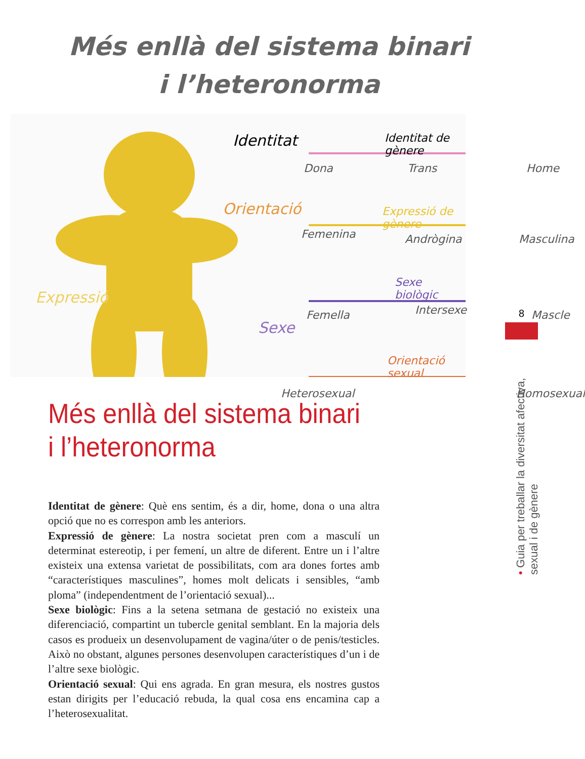Més enllà del sistema binari
i l’heteronorma
Identitat Identitat de gènere
Dona Trans Home
Orientació Expressió de gènere
Femenina Andrògina Masculina
Expressió
Sexe biològic
Sexe
Femella Intersexe Mascle
Orientació sexual
Heterosexual Homosexual
Més enllà del sistema binari
i l’heteronorma
Identitat de gènere: Què ens sentim, és a dir, home, dona o una altra opció que no es correspon amb les anteriors.
Expressió de gènere: La nostra societat pren com a masculí un determinat estereotip, i per femení, un altre de diferent. Entre un i l’altre existeix una extensa varietat de possibilitats, com ara dones fortes amb “característiques masculines”, homes molt delicats i sensibles, “amb ploma” (independentment de l’orientació sexual)...
Sexe biològic: Fins a la setena setmana de gestació no existeix una diferenciació, compartint un tubercle genital semblant. En la majoria dels casos es produeix un desenvolupament de vagina/úter o de penis/testicles. Això no obstant, algunes persones desenvolupen característiques d’un i de l’altre sexe biològic.
Orientació sexual: Qui ens agrada. En gran mesura, els nostres gustos estan dirigits per l’educació rebuda, la qual cosa ens encamina cap a l’heterosexualitat.
8
• Guia per treballar la diversitat afectiva, sexual i de gènere